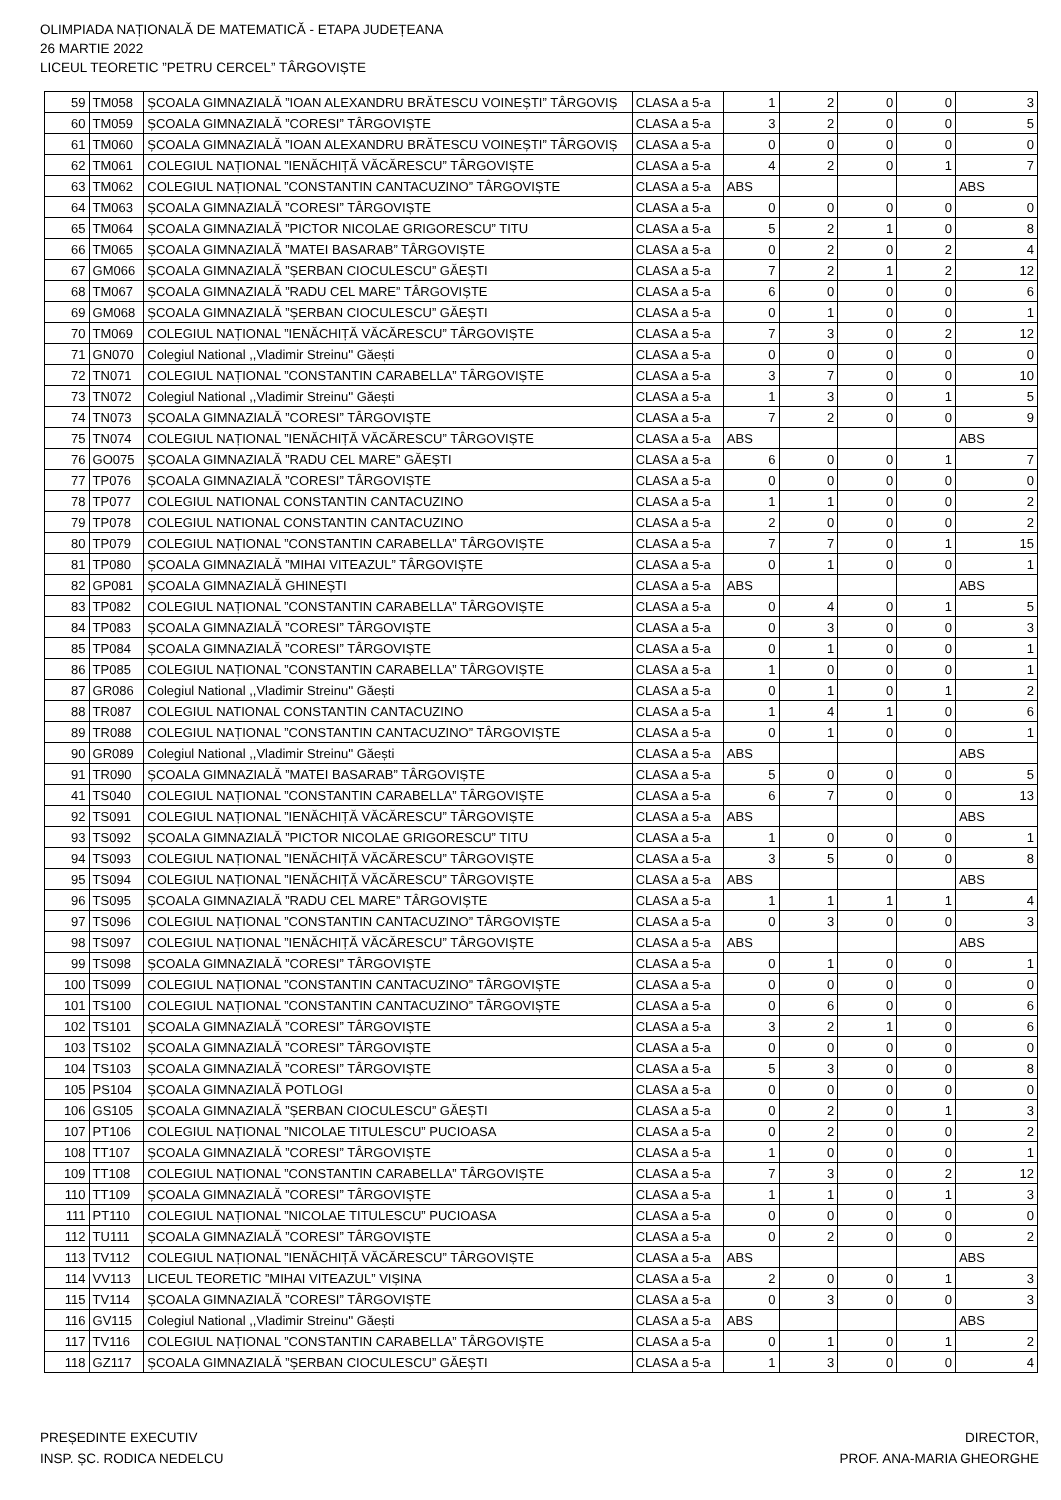OLIMPIADA NAȚIONALĂ DE MATEMATICĂ - ETAPA JUDEȚEANA
26 MARTIE 2022
LICEUL TEORETIC ”PETRU CERCEL” TÂRGOVIȘTE
| 59 | TM058 | ȘCOALA GIMNAZIALĂ ”IOAN ALEXANDRU BRĂTESCU VOINEȘTI” TÂRGOVIȘ | CLASA a 5-a | 1 | 2 | 0 | 0 | 3 |
| 60 | TM059 | ȘCOALA GIMNAZIALĂ ”CORESI” TÂRGOVIȘTE | CLASA a 5-a | 3 | 2 | 0 | 0 | 5 |
| 61 | TM060 | ȘCOALA GIMNAZIALĂ ”IOAN ALEXANDRU BRĂTESCU VOINEȘTI” TÂRGOVIȘ | CLASA a 5-a | 0 | 0 | 0 | 0 | 0 |
| 62 | TM061 | COLEGIUL NAȚIONAL ”IENĂCHIȚĂ VĂCĂRESCU” TÂRGOVIȘTE | CLASA a 5-a | 4 | 2 | 0 | 1 | 7 |
| 63 | TM062 | COLEGIUL NAȚIONAL ”CONSTANTIN CANTACUZINO” TÂRGOVIȘTE | CLASA a 5-a | ABS | | | | ABS |
| 64 | TM063 | ȘCOALA GIMNAZIALĂ ”CORESI” TÂRGOVIȘTE | CLASA a 5-a | 0 | 0 | 0 | 0 | 0 |
| 65 | TM064 | ȘCOALA GIMNAZIALĂ ”PICTOR NICOLAE GRIGORESCU” TITU | CLASA a 5-a | 5 | 2 | 1 | 0 | 8 |
| 66 | TM065 | ȘCOALA GIMNAZIALĂ ”MATEI BASARAB” TÂRGOVIȘTE | CLASA a 5-a | 0 | 2 | 0 | 2 | 4 |
| 67 | GM066 | ȘCOALA GIMNAZIALĂ ”ȘERBAN CIOCULESCU” GĂEȘTI | CLASA a 5-a | 7 | 2 | 1 | 2 | 12 |
| 68 | TM067 | ȘCOALA GIMNAZIALĂ ”RADU CEL MARE” TÂRGOVIȘTE | CLASA a 5-a | 6 | 0 | 0 | 0 | 6 |
| 69 | GM068 | ȘCOALA GIMNAZIALĂ ”ȘERBAN CIOCULESCU” GĂEȘTI | CLASA a 5-a | 0 | 1 | 0 | 0 | 1 |
| 70 | TM069 | COLEGIUL NAȚIONAL ”IENĂCHIȚĂ VĂCĂRESCU” TÂRGOVIȘTE | CLASA a 5-a | 7 | 3 | 0 | 2 | 12 |
| 71 | GN070 | Colegiul National ,,Vladimir Streinu'' Găești | CLASA a 5-a | 0 | 0 | 0 | 0 | 0 |
| 72 | TN071 | COLEGIUL NAȚIONAL ”CONSTANTIN CARABELLA” TÂRGOVIȘTE | CLASA a 5-a | 3 | 7 | 0 | 0 | 10 |
| 73 | TN072 | Colegiul National ,,Vladimir Streinu'' Găești | CLASA a 5-a | 1 | 3 | 0 | 1 | 5 |
| 74 | TN073 | ȘCOALA GIMNAZIALĂ ”CORESI” TÂRGOVIȘTE | CLASA a 5-a | 7 | 2 | 0 | 0 | 9 |
| 75 | TN074 | COLEGIUL NAȚIONAL ”IENĂCHIȚĂ VĂCĂRESCU” TÂRGOVIȘTE | CLASA a 5-a | ABS | | | | ABS |
| 76 | GO075 | ȘCOALA GIMNAZIALĂ ”RADU CEL MARE” GĂEȘTI | CLASA a 5-a | 6 | 0 | 0 | 1 | 7 |
| 77 | TP076 | ȘCOALA GIMNAZIALĂ ”CORESI” TÂRGOVIȘTE | CLASA a 5-a | 0 | 0 | 0 | 0 | 0 |
| 78 | TP077 | COLEGIUL NATIONAL CONSTANTIN CANTACUZINO | CLASA a 5-a | 1 | 1 | 0 | 0 | 2 |
| 79 | TP078 | COLEGIUL NATIONAL CONSTANTIN CANTACUZINO | CLASA a 5-a | 2 | 0 | 0 | 0 | 2 |
| 80 | TP079 | COLEGIUL NAȚIONAL ”CONSTANTIN CARABELLA” TÂRGOVIȘTE | CLASA a 5-a | 7 | 7 | 0 | 1 | 15 |
| 81 | TP080 | ȘCOALA GIMNAZIALĂ ”MIHAI VITEAZUL” TÂRGOVIȘTE | CLASA a 5-a | 0 | 1 | 0 | 0 | 1 |
| 82 | GP081 | ȘCOALA GIMNAZIALĂ GHINEȘTI | CLASA a 5-a | ABS | | | | ABS |
| 83 | TP082 | COLEGIUL NAȚIONAL ”CONSTANTIN CARABELLA” TÂRGOVIȘTE | CLASA a 5-a | 0 | 4 | 0 | 1 | 5 |
| 84 | TP083 | ȘCOALA GIMNAZIALĂ ”CORESI” TÂRGOVIȘTE | CLASA a 5-a | 0 | 3 | 0 | 0 | 3 |
| 85 | TP084 | ȘCOALA GIMNAZIALĂ ”CORESI” TÂRGOVIȘTE | CLASA a 5-a | 0 | 1 | 0 | 0 | 1 |
| 86 | TP085 | COLEGIUL NAȚIONAL ”CONSTANTIN CARABELLA” TÂRGOVIȘTE | CLASA a 5-a | 1 | 0 | 0 | 0 | 1 |
| 87 | GR086 | Colegiul National ,,Vladimir Streinu'' Găești | CLASA a 5-a | 0 | 1 | 0 | 1 | 2 |
| 88 | TR087 | COLEGIUL NATIONAL CONSTANTIN CANTACUZINO | CLASA a 5-a | 1 | 4 | 1 | 0 | 6 |
| 89 | TR088 | COLEGIUL NAȚIONAL ”CONSTANTIN CANTACUZINO” TÂRGOVIȘTE | CLASA a 5-a | 0 | 1 | 0 | 0 | 1 |
| 90 | GR089 | Colegiul National ,,Vladimir Streinu'' Găești | CLASA a 5-a | ABS | | | | ABS |
| 91 | TR090 | ȘCOALA GIMNAZIALĂ ”MATEI BASARAB” TÂRGOVIȘTE | CLASA a 5-a | 5 | 0 | 0 | 0 | 5 |
| 41 | TS040 | COLEGIUL NAȚIONAL ”CONSTANTIN CARABELLA” TÂRGOVIȘTE | CLASA a 5-a | 6 | 7 | 0 | 0 | 13 |
| 92 | TS091 | COLEGIUL NAȚIONAL ”IENĂCHIȚĂ VĂCĂRESCU” TÂRGOVIȘTE | CLASA a 5-a | ABS | | | | ABS |
| 93 | TS092 | ȘCOALA GIMNAZIALĂ ”PICTOR NICOLAE GRIGORESCU” TITU | CLASA a 5-a | 1 | 0 | 0 | 0 | 1 |
| 94 | TS093 | COLEGIUL NAȚIONAL ”IENĂCHIȚĂ VĂCĂRESCU” TÂRGOVIȘTE | CLASA a 5-a | 3 | 5 | 0 | 0 | 8 |
| 95 | TS094 | COLEGIUL NAȚIONAL ”IENĂCHIȚĂ VĂCĂRESCU” TÂRGOVIȘTE | CLASA a 5-a | ABS | | | | ABS |
| 96 | TS095 | ȘCOALA GIMNAZIALĂ ”RADU CEL MARE” TÂRGOVIȘTE | CLASA a 5-a | 1 | 1 | 1 | 1 | 4 |
| 97 | TS096 | COLEGIUL NAȚIONAL ”CONSTANTIN CANTACUZINO” TÂRGOVIȘTE | CLASA a 5-a | 0 | 3 | 0 | 0 | 3 |
| 98 | TS097 | COLEGIUL NAȚIONAL ”IENĂCHIȚĂ VĂCĂRESCU” TÂRGOVIȘTE | CLASA a 5-a | ABS | | | | ABS |
| 99 | TS098 | ȘCOALA GIMNAZIALĂ ”CORESI” TÂRGOVIȘTE | CLASA a 5-a | 0 | 1 | 0 | 0 | 1 |
| 100 | TS099 | COLEGIUL NAȚIONAL ”CONSTANTIN CANTACUZINO” TÂRGOVIȘTE | CLASA a 5-a | 0 | 0 | 0 | 0 | 0 |
| 101 | TS100 | COLEGIUL NAȚIONAL ”CONSTANTIN CANTACUZINO” TÂRGOVIȘTE | CLASA a 5-a | 0 | 6 | 0 | 0 | 6 |
| 102 | TS101 | ȘCOALA GIMNAZIALĂ ”CORESI” TÂRGOVIȘTE | CLASA a 5-a | 3 | 2 | 1 | 0 | 6 |
| 103 | TS102 | ȘCOALA GIMNAZIALĂ ”CORESI” TÂRGOVIȘTE | CLASA a 5-a | 0 | 0 | 0 | 0 | 0 |
| 104 | TS103 | ȘCOALA GIMNAZIALĂ ”CORESI” TÂRGOVIȘTE | CLASA a 5-a | 5 | 3 | 0 | 0 | 8 |
| 105 | PS104 | ȘCOALA GIMNAZIALĂ POTLOGI | CLASA a 5-a | 0 | 0 | 0 | 0 | 0 |
| 106 | GS105 | ȘCOALA GIMNAZIALĂ ”ȘERBAN CIOCULESCU” GĂEȘTI | CLASA a 5-a | 0 | 2 | 0 | 1 | 3 |
| 107 | PT106 | COLEGIUL NAȚIONAL ”NICOLAE TITULESCU” PUCIOASA | CLASA a 5-a | 0 | 2 | 0 | 0 | 2 |
| 108 | TT107 | ȘCOALA GIMNAZIALĂ ”CORESI” TÂRGOVIȘTE | CLASA a 5-a | 1 | 0 | 0 | 0 | 1 |
| 109 | TT108 | COLEGIUL NAȚIONAL ”CONSTANTIN CARABELLA” TÂRGOVIȘTE | CLASA a 5-a | 7 | 3 | 0 | 2 | 12 |
| 110 | TT109 | ȘCOALA GIMNAZIALĂ ”CORESI” TÂRGOVIȘTE | CLASA a 5-a | 1 | 1 | 0 | 1 | 3 |
| 111 | PT110 | COLEGIUL NAȚIONAL ”NICOLAE TITULESCU” PUCIOASA | CLASA a 5-a | 0 | 0 | 0 | 0 | 0 |
| 112 | TU111 | ȘCOALA GIMNAZIALĂ ”CORESI” TÂRGOVIȘTE | CLASA a 5-a | 0 | 2 | 0 | 0 | 2 |
| 113 | TV112 | COLEGIUL NAȚIONAL ”IENĂCHIȚĂ VĂCĂRESCU” TÂRGOVIȘTE | CLASA a 5-a | ABS | | | | ABS |
| 114 | VV113 | LICEUL TEORETIC ”MIHAI VITEAZUL” VIȘINA | CLASA a 5-a | 2 | 0 | 0 | 1 | 3 |
| 115 | TV114 | ȘCOALA GIMNAZIALĂ ”CORESI” TÂRGOVIȘTE | CLASA a 5-a | 0 | 3 | 0 | 0 | 3 |
| 116 | GV115 | Colegiul National ,,Vladimir Streinu'' Găești | CLASA a 5-a | ABS | | | | ABS |
| 117 | TV116 | COLEGIUL NAȚIONAL ”CONSTANTIN CARABELLA” TÂRGOVIȘTE | CLASA a 5-a | 0 | 1 | 0 | 1 | 2 |
| 118 | GZ117 | ȘCOALA GIMNAZIALĂ ”ȘERBAN CIOCULESCU” GĂEȘTI | CLASA a 5-a | 1 | 3 | 0 | 0 | 4 |
PREȘEDINTE EXECUTIV
INSP. ȘC. RODICA NEDELCU
DIRECTOR,
PROF. ANA-MARIA GHEORGHE